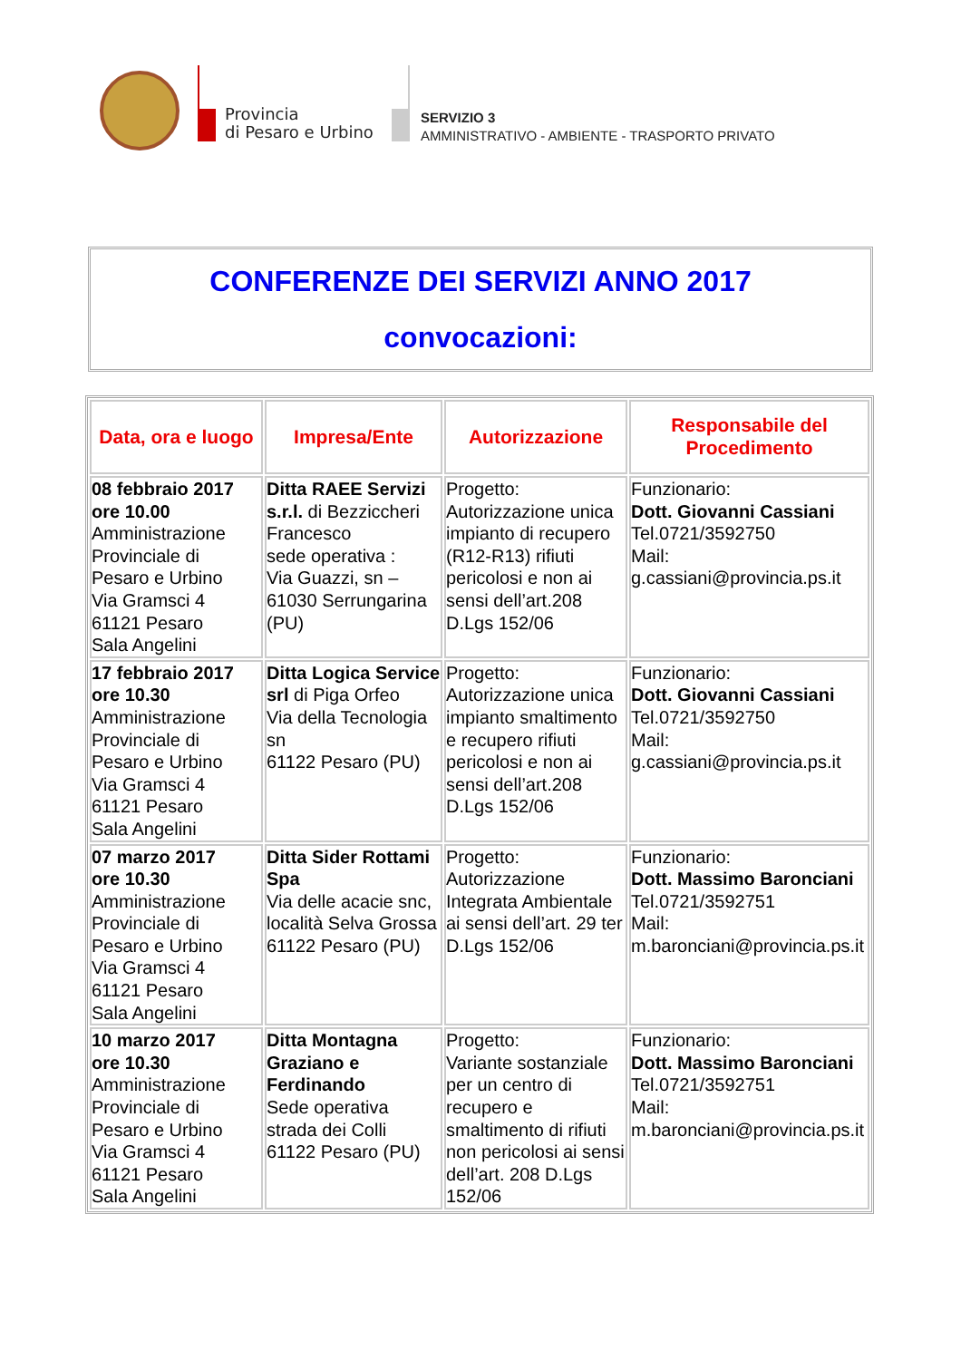Provincia
di Pesaro e Urbino
SERVIZIO 3
AMMINISTRATIVO - AMBIENTE - TRASPORTO PRIVATO
CONFERENZE DEI SERVIZI ANNO 2017
convocazioni:
| Data, ora e luogo | Impresa/Ente | Autorizzazione | Responsabile del Procedimento |
| --- | --- | --- | --- |
| 08 febbraio 2017 ore 10.00 Amministrazione Provinciale di Pesaro e Urbino Via Gramsci 4 61121 Pesaro Sala Angelini | Ditta RAEE Servizi s.r.l. di Bezziccheri Francesco sede operativa : Via Guazzi, sn – 61030 Serrungarina (PU) | Progetto: Autorizzazione unica impianto di recupero (R12-R13) rifiuti pericolosi e non ai sensi dell’art.208 D.Lgs 152/06 | Funzionario: Dott. Giovanni Cassiani Tel.0721/3592750 Mail: g.cassiani@provincia.ps.it |
| 17 febbraio 2017 ore 10.30 Amministrazione Provinciale di Pesaro e Urbino Via Gramsci 4 61121 Pesaro Sala Angelini | Ditta Logica Service srl di Piga Orfeo Via della Tecnologia sn 61122 Pesaro (PU) | Progetto: Autorizzazione unica impianto smaltimento e recupero rifiuti pericolosi e non ai sensi dell’art.208 D.Lgs 152/06 | Funzionario: Dott. Giovanni Cassiani Tel.0721/3592750 Mail: g.cassiani@provincia.ps.it |
| 07 marzo 2017 ore 10.30 Amministrazione Provinciale di Pesaro e Urbino Via Gramsci 4 61121 Pesaro Sala Angelini | Ditta Sider Rottami Spa Via delle acacie snc, località Selva Grossa 61122 Pesaro (PU) | Progetto: Autorizzazione Integrata Ambientale ai sensi dell’art. 29 ter D.Lgs 152/06 | Funzionario: Dott. Massimo Baronciani Tel.0721/3592751 Mail: m.baronciani@provincia.ps.it |
| 10 marzo 2017 ore 10.30 Amministrazione Provinciale di Pesaro e Urbino Via Gramsci 4 61121 Pesaro Sala Angelini | Ditta Montagna Graziano e Ferdinando Sede operativa strada dei Colli 61122 Pesaro (PU) | Progetto: Variante sostanziale per un centro di recupero e smaltimento di rifiuti non pericolosi ai sensi dell’art. 208 D.Lgs 152/06 | Funzionario: Dott. Massimo Baronciani Tel.0721/3592751 Mail: m.baronciani@provincia.ps.it |